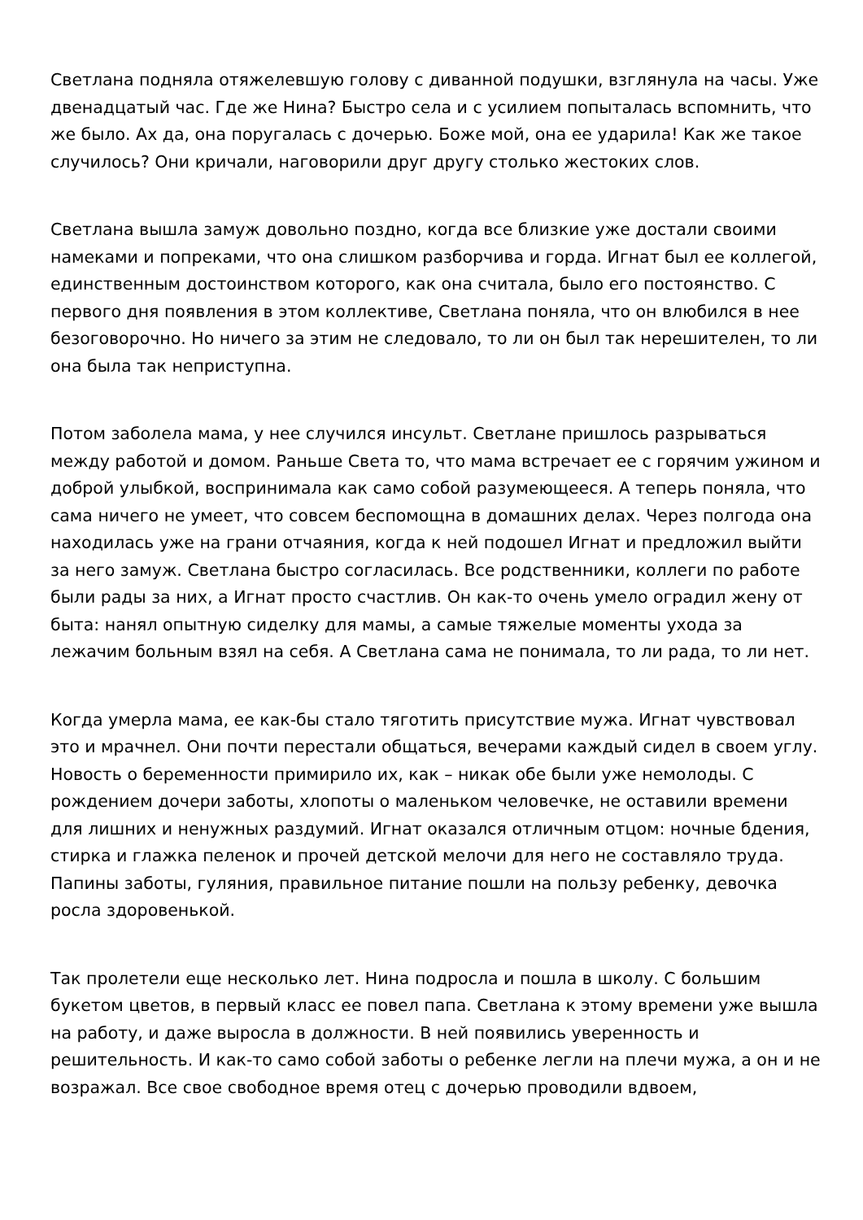Светлана подняла отяжелевшую голову с диванной подушки, взглянула на часы. Уже двенадцатый час. Где же Нина? Быстро села и с усилием попыталась вспомнить, что же было. Ах да, она поругалась с дочерью. Боже мой, она ее ударила! Как же такое случилось? Они кричали, наговорили друг другу столько жестоких слов.
Светлана вышла замуж довольно поздно, когда все близкие уже достали своими намеками и попреками, что она слишком разборчива и горда. Игнат был ее коллегой, единственным достоинством которого, как она считала, было его постоянство. С первого дня появления в этом коллективе, Светлана поняла, что он влюбился в нее безоговорочно. Но ничего за этим не следовало, то ли он был так нерешителен, то ли она была так неприступна.
Потом заболела мама, у нее случился инсульт. Светлане пришлось разрываться между работой и домом. Раньше Света то, что мама встречает ее с горячим ужином и доброй улыбкой, воспринимала как само собой разумеющееся. А теперь поняла, что сама ничего не умеет, что совсем беспомощна в домашних делах. Через полгода она находилась уже на грани отчаяния, когда к ней подошел Игнат и предложил выйти за него замуж. Светлана быстро согласилась. Все родственники, коллеги по работе были рады за них, а Игнат просто счастлив. Он как-то очень умело оградил жену от быта: нанял опытную сиделку для мамы, а самые тяжелые моменты ухода за лежачим больным взял на себя. А Светлана сама не понимала, то ли рада, то ли нет.
Когда умерла мама, ее как-бы стало тяготить присутствие мужа. Игнат чувствовал это и мрачнел. Они почти перестали общаться, вечерами каждый сидел в своем углу. Новость о беременности примирило их, как – никак обе были уже немолоды. С рождением дочери заботы, хлопоты о маленьком человечке, не оставили времени для лишних и ненужных раздумий. Игнат оказался отличным отцом: ночные бдения, стирка и глажка пеленок и прочей детской мелочи для него не составляло труда. Папины заботы, гуляния, правильное питание пошли на пользу ребенку, девочка росла здоровенькой.
Так пролетели еще несколько лет. Нина подросла и пошла в школу. С большим букетом цветов, в первый класс ее повел папа. Светлана к этому времени уже вышла на работу, и даже выросла в должности. В ней появились уверенность и решительность. И как-то само собой заботы о ребенке легли на плечи мужа, а он и не возражал. Все свое свободное время отец с дочерью проводили вдвоем,